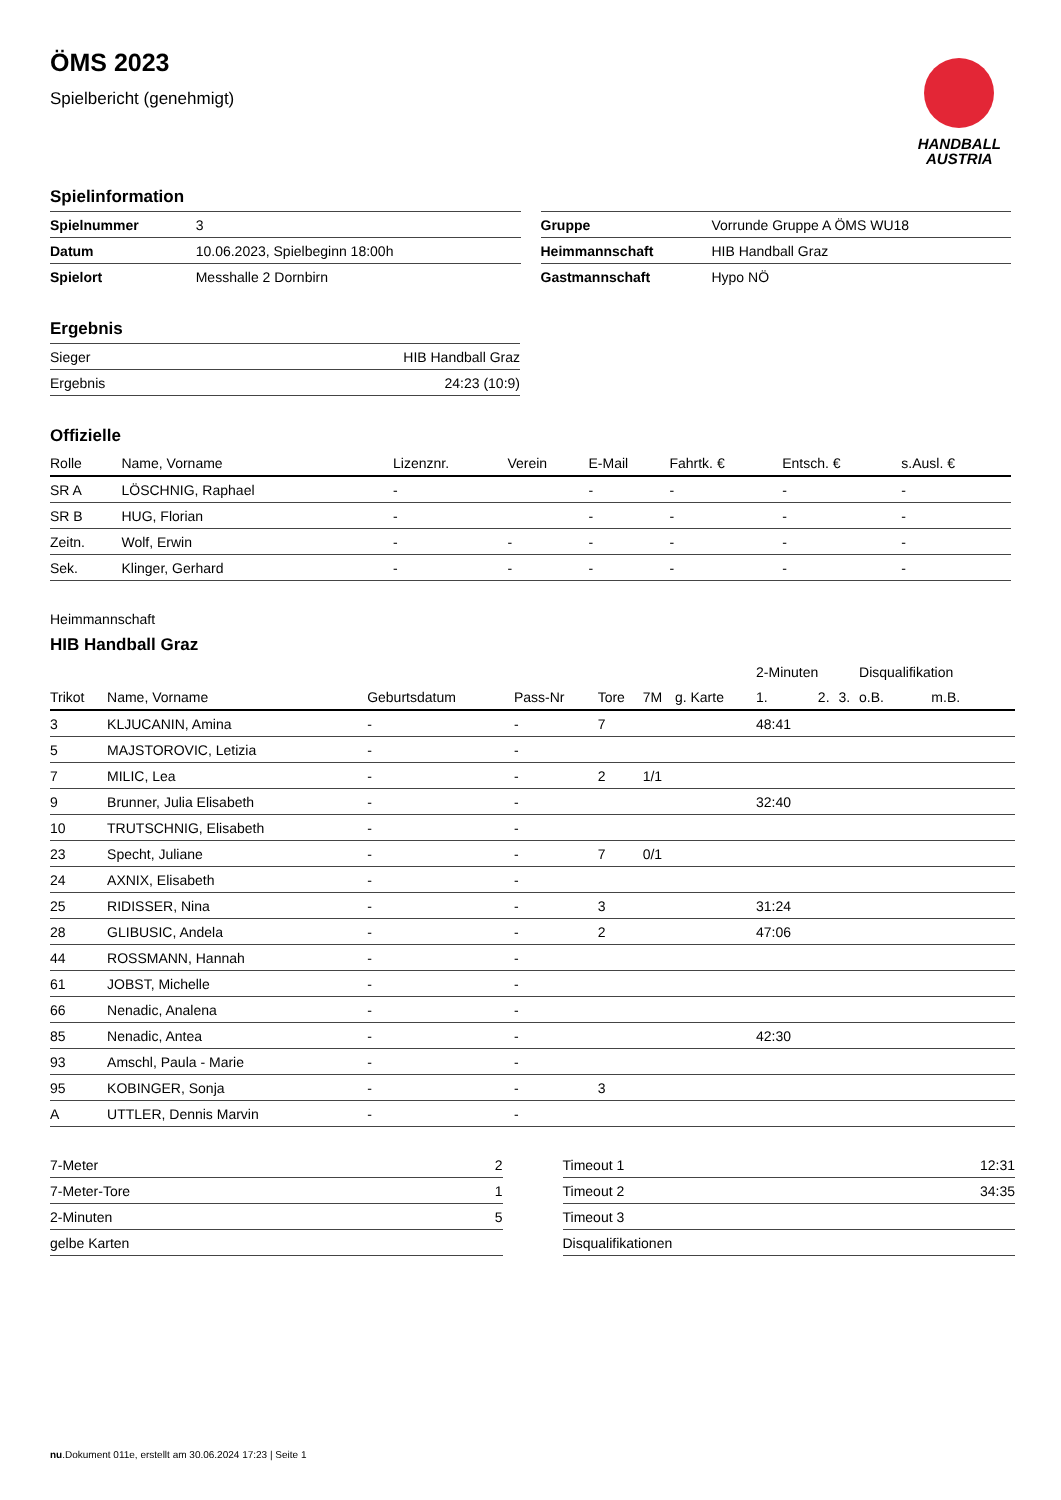ÖMS 2023
Spielbericht (genehmigt)
HANDBALL
AUSTRIA
Spielinformation
| Spielnummer | 3 |
| Datum | 10.06.2023, Spielbeginn 18:00h |
| Spielort | Messhalle 2 Dornbirn |
| Gruppe | Vorrunde Gruppe A ÖMS WU18 |
| Heimmannschaft | HIB Handball Graz |
| Gastmannschaft | Hypo NÖ |
Ergebnis
| Sieger | HIB Handball Graz |
| Ergebnis | 24:23 (10:9) |
Offizielle
| Rolle | Name, Vorname | Lizenznr. | Verein | E-Mail | Fahrtk. € | Entsch. € | s.Ausl. € |
| --- | --- | --- | --- | --- | --- | --- | --- |
| SR A | LÖSCHNIG, Raphael | - | | - | - | - | - |
| SR B | HUG, Florian | - | | - | - | - | - |
| Zeitn. | Wolf, Erwin | - | - | - | - | - | - |
| Sek. | Klinger, Gerhard | - | - | - | - | - | - |
Heimmannschaft
HIB Handball Graz
| | | | | | | | 2-Minuten | | | Disqualifikation | |
| Trikot | Name, Vorname | Geburtsdatum | Pass-Nr | Tore | 7M | g. Karte | 1. | 2. | 3. | o.B. | m.B. |
| 3 | KLJUCANIN, Amina | - | - | 7 | | | 48:41 | | | | |
| 5 | MAJSTOROVIC, Letizia | - | - | | | | | | | | |
| 7 | MILIC, Lea | - | - | 2 | 1/1 | | | | | | |
| 9 | Brunner, Julia Elisabeth | - | - | | | | 32:40 | | | | |
| 10 | TRUTSCHNIG, Elisabeth | - | - | | | | | | | | |
| 23 | Specht, Juliane | - | - | 7 | 0/1 | | | | | | |
| 24 | AXNIX, Elisabeth | - | - | | | | | | | | |
| 25 | RIDISSER, Nina | - | - | 3 | | | 31:24 | | | | |
| 28 | GLIBUSIC, Andela | - | - | 2 | | | 47:06 | | | | |
| 44 | ROSSMANN, Hannah | - | - | | | | | | | | |
| 61 | JOBST, Michelle | - | - | | | | | | | | |
| 66 | Nenadic, Analena | - | - | | | | | | | | |
| 85 | Nenadic, Antea | - | - | | | | 42:30 | | | | |
| 93 | Amschl, Paula - Marie | - | - | | | | | | | | |
| 95 | KOBINGER, Sonja | - | - | 3 | | | | | | | |
| A | UTTLER, Dennis Marvin | - | - | | | | | | | | |
| 7-Meter | 2 |
| 7-Meter-Tore | 1 |
| 2-Minuten | 5 |
| gelbe Karten | |
| Timeout 1 | 12:31 |
| Timeout 2 | 34:35 |
| Timeout 3 | |
| Disqualifikationen | |
nu.Dokument 011e, erstellt am 30.06.2024 17:23 | Seite 1